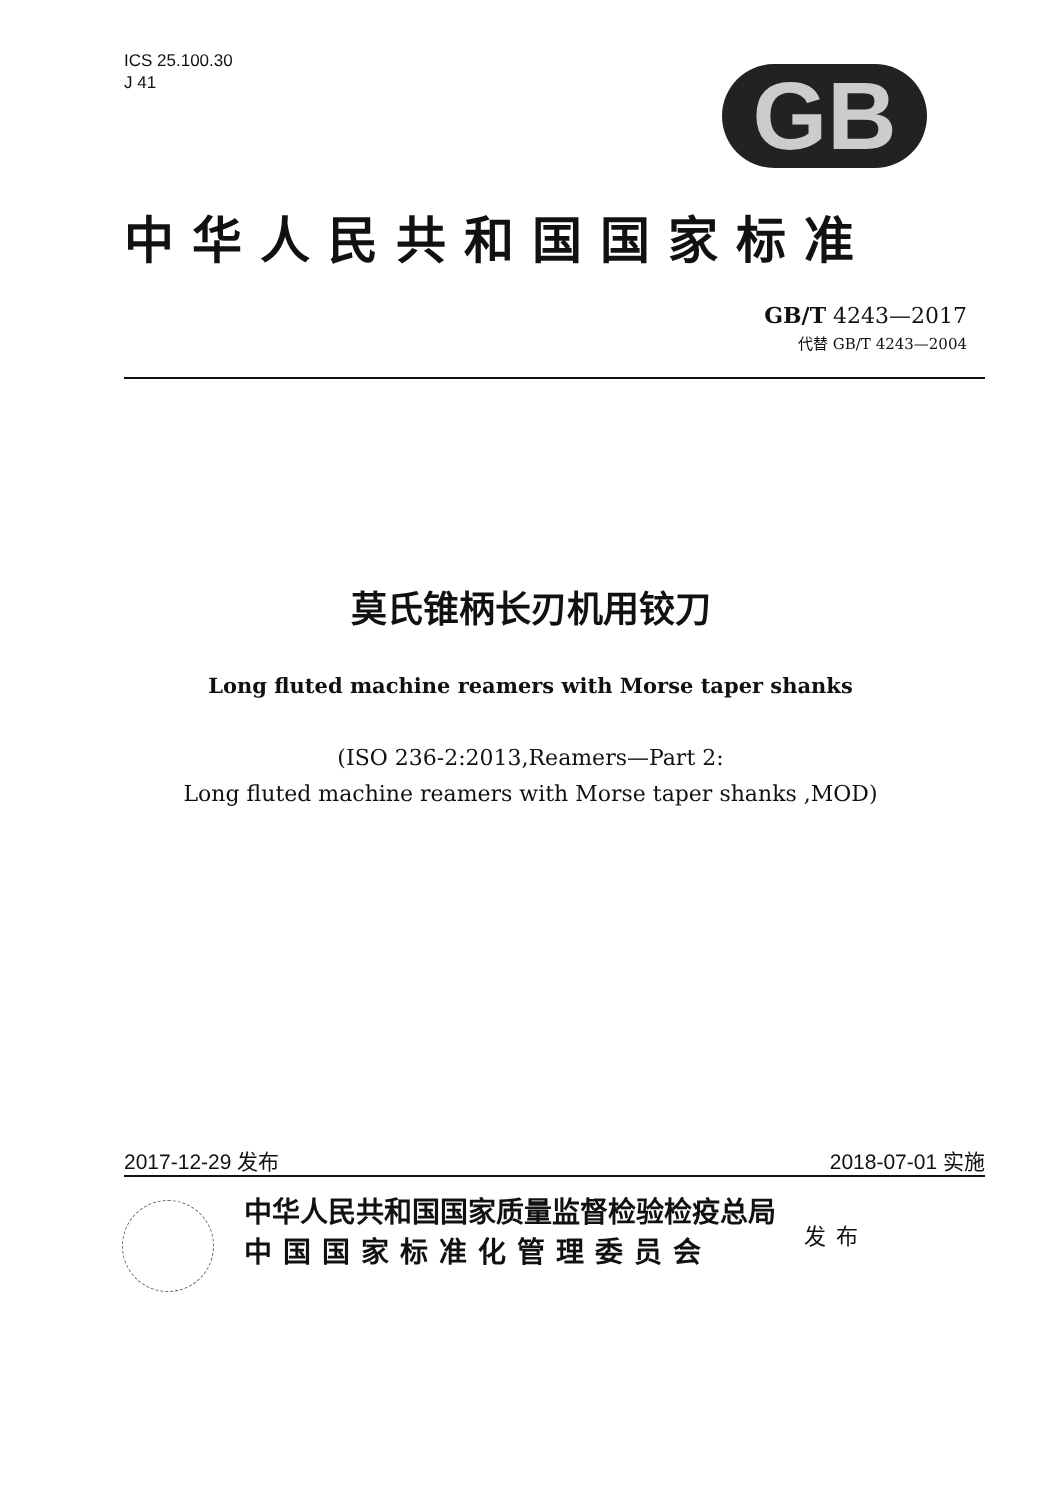ICS 25.100.30
J 41
GB
中华人民共和国国家标准
GB/T 4243—2017
代替 GB/T 4243—2004
莫氏锥柄长刃机用铰刀
Long fluted machine reamers with Morse taper shanks
(ISO 236-2:2013,Reamers—Part 2:
Long fluted machine reamers with Morse taper shanks ,MOD)
2017-12-29 发布 2018-07-01 实施
中华人民共和国国家质量监督检验检疫总局
中国国家标准化管理委员会
发布